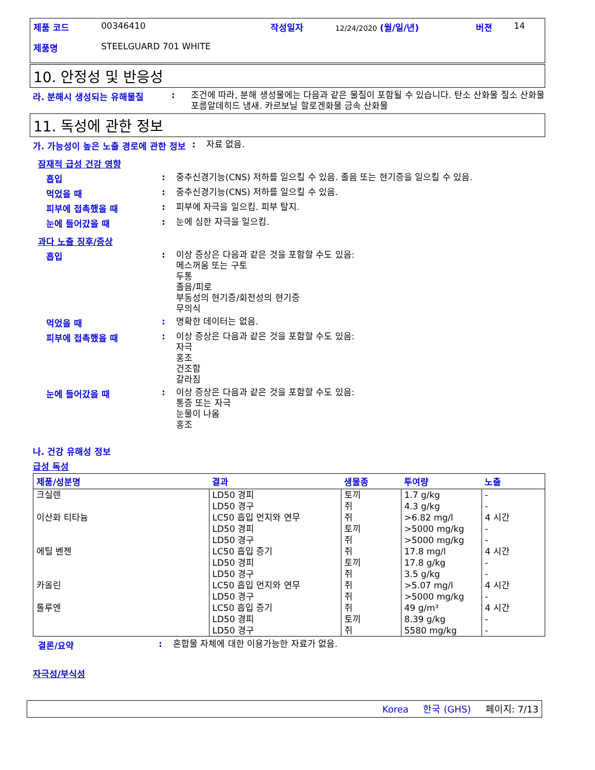제품 코드 00346410 작성일자 12/24/2020 (월/일/년) 버젼 14
제품명 STEELGUARD 701 WHITE
10. 안정성 및 반응성
라. 분해시 생성되는 유해물질: 조건에 따라, 분해 생성물에는 다음과 같은 물질이 포함될 수 있습니다. 탄소 산화물 질소 산화물 포름알데히드 냄새. 카르보닐 할로겐화물 금속 산화물
11. 독성에 관한 정보
가. 가능성이 높은 노출 경로에 관한 정보: 자료 없음.
잠재적 급성 건강 영향
흡입: 중추신경기능(CNS) 저하를 일으킬 수 있음. 졸음 또는 현기증을 일으킬 수 있음.
먹었을 때: 중추신경기능(CNS) 저하를 일으킬 수 있음.
피부에 접촉했을 때: 피부에 자극을 일으킴. 피부 탈지.
눈에 들어갔을 때: 눈에 심한 자극을 일으킴.
과다 노출 징후/증상
흡입: 이상 증상은 다음과 같은 것을 포함할 수도 있음:
메스꺼움 또는 구토
두통
졸음/피로
부동성의 현기증/회전성의 현기증
무의식
먹었을 때: 명확한 데이터는 없음.
피부에 접촉했을 때: 이상 증상은 다음과 같은 것을 포함할 수도 있음:
자극
홍조
건조함
갈라짐
눈에 들어갔을 때: 이상 증상은 다음과 같은 것을 포함할 수도 있음:
통증 또는 자극
눈물이 나옴
홍조
나. 건강 유해성 정보
급성 독성
| 제품/성분명 | 결과 | 생물종 | 투여량 | 노출 |
| --- | --- | --- | --- | --- |
| 크실렌 이산화 티타늄 에틸 벤젠 카올린 톨루엔 | LD50 경피 LD50 경구 LC50 흡입 먼지와 연무 LD50 경피 LD50 경구 LC50 흡입 증기 LD50 경피 LD50 경구 LC50 흡입 먼지와 연무 LD50 경구 LC50 흡입 증기 LD50 경피 LD50 경구 | 토끼 쥐 쥐 토끼 쥐 쥐 토끼 쥐 쥐 쥐 쥐 토끼 쥐 | 1.7 g/kg 4.3 g/kg >6.82 mg/l >5000 mg/kg >5000 mg/kg 17.8 mg/l 17.8 g/kg 3.5 g/kg >5.07 mg/l >5000 mg/kg 49 g/m³ 8.39 g/kg 5580 mg/kg | - - 4 시간 - - 4 시간 - - 4 시간 - 4 시간 - - |
결론/요약: 혼합물 자체에 대한 이용가능한 자료가 없음.
자극성/부식성
Korea 한국 (GHS) 페이지: 7/13